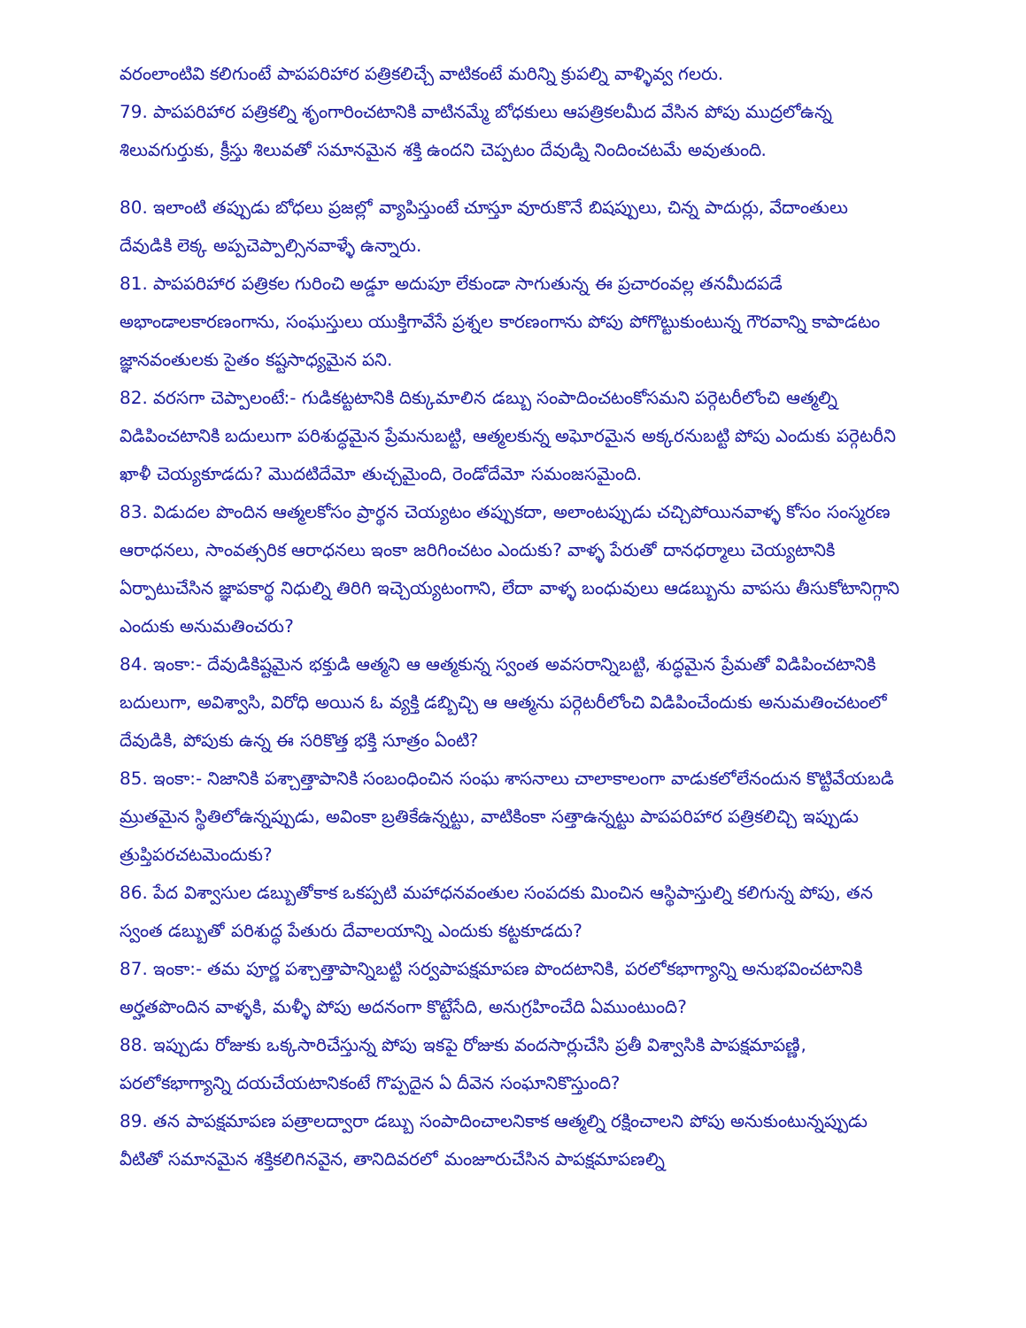వరంలాంటివి కలిగుంటే పాపపరిహార పత్రికలిచ్చే వాటికంటే మరిన్ని క్రుపల్ని వాళ్ళివ్వ గలరు.
79. పాపపరిహార పత్రికల్ని శృంగారించటానికి వాటినమ్మే బోధకులు ఆపత్రికలమీద వేసిన పోపు ముద్రలోఉన్న శిలువగుర్తుకు, క్రీస్తు శిలువతో సమానమైన శక్తి ఉందని చెప్పటం దేవుడ్ని నిందించటమే అవుతుంది.
80. ఇలాంటి తప్పుడు బోధలు ప్రజల్లో వ్యాపిస్తుంటే చూస్తూ వూరుకొనే బిషప్పులు, చిన్న పాదుర్లు, వేదాంతులు దేవుడికి లెక్క అప్పచెప్పాల్సినవాళ్ళే ఉన్నారు.
81. పాపపరిహార పత్రికల గురించి అడ్డూ అదుపూ లేకుండా సాగుతున్న ఈ ప్రచారంవల్ల తనమీదపడే అభాండాలకారణంగాను, సంఘస్తులు యుక్తిగావేసే ప్రశ్నల కారణంగాను పోపు పోగొట్టుకుంటున్న గౌరవాన్ని కాపాడటం జ్ఞానవంతులకు సైతం కష్టసాధ్యమైన పని.
82. వరసగా చెప్పాలంటే:- గుడికట్టటానికి దిక్కుమాలిన డబ్బు సంపాదించటంకోసమని పర్గెటరీలోంచి ఆత్మల్ని విడిపించటానికి బదులుగా పరిశుద్ధమైన ప్రేమనుబట్టి, ఆత్మలకున్న అఘోరమైన అక్కరనుబట్టి పోపు ఎందుకు పర్గెటరీని ఖాళీ చెయ్యకూడదు? మొదటిదేమో తుచ్చమైంది, రెండోదేమో సమంజసమైంది.
83. విడుదల పొందిన ఆత్మలకోసం ప్రార్థన చెయ్యటం తప్పుకదా, అలాంటప్పుడు చచ్చిపోయినవాళ్ళ కోసం సంస్మరణ ఆరాధనలు, సాంవత్సరిక ఆరాధనలు ఇంకా జరిగించటం ఎందుకు? వాళ్ళ పేరుతో దానధర్మాలు చెయ్యటానికి ఏర్పాటుచేసిన జ్ఞాపకార్థ నిధుల్ని తిరిగి ఇచ్చెయ్యటంగాని, లేదా వాళ్ళ బంధువులు ఆడబ్బును వాపసు తీసుకోటానిగ్గాని ఎందుకు అనుమతించరు?
84. ఇంకా:- దేవుడికిష్టమైన భక్తుడి ఆత్మని ఆ ఆత్మకున్న స్వంత అవసరాన్నిబట్టి, శుద్ధమైన ప్రేమతో విడిపించటానికి బదులుగా, అవిశ్వాసి, విరోధి అయిన ఓ వ్యక్తి డబ్బిచ్చి ఆ ఆత్మను పర్గెటరీలోంచి విడిపించేందుకు అనుమతించటంలో దేవుడికి, పోపుకు ఉన్న ఈ సరికొత్త భక్తి సూత్రం ఏంటి?
85. ఇంకా:- నిజానికి పశ్చాత్తాపానికి సంబంధించిన సంఘ శాసనాలు చాలాకాలంగా వాడుకలోలేనందున కొట్టివేయబడి మ్రుతమైన స్థితిలోఉన్నప్పుడు, అవింకా బ్రతికేఉన్నట్టు, వాటికింకా సత్తాఉన్నట్టు పాపపరిహార పత్రికలిచ్చి ఇప్పుడు త్రుప్తిపరచటమెందుకు?
86. పేద విశ్వాసుల డబ్బుతోకాక ఒకప్పటి మహాధనవంతుల సంపదకు మించిన ఆస్థిపాస్తుల్ని కలిగున్న పోపు, తన స్వంత డబ్బుతో పరిశుద్ధ పేతురు దేవాలయాన్ని ఎందుకు కట్టకూడదు?
87. ఇంకా:- తమ పూర్ణ పశ్చాత్తాపాన్నిబట్టి సర్వపాపక్షమాపణ పొందటానికి, పరలోకభాగ్యాన్ని అనుభవించటానికి అర్హతపొందిన వాళ్ళకి, మళ్ళీ పోపు అదనంగా కొట్టేసేది, అనుగ్రహించేది ఏముంటుంది?
88. ఇప్పుడు రోజుకు ఒక్కసారిచేస్తున్న పోపు ఇకపై రోజుకు వందసార్లుచేసి ప్రతీ విశ్వాసికి పాపక్షమాపణ్ణి, పరలోకభాగ్యాన్ని దయచేయటానికంటే గొప్పదైన ఏ దీవెన సంఘానికొస్తుంది?
89. తన పాపక్షమాపణ పత్రాలద్వారా డబ్బు సంపాదించాలనికాక ఆత్మల్ని రక్షించాలని పోపు అనుకుంటున్నప్పుడు వీటితో సమానమైన శక్తికలిగినవైన, తానిదివరలో మంజూరుచేసిన పాపక్షమాపణల్ని